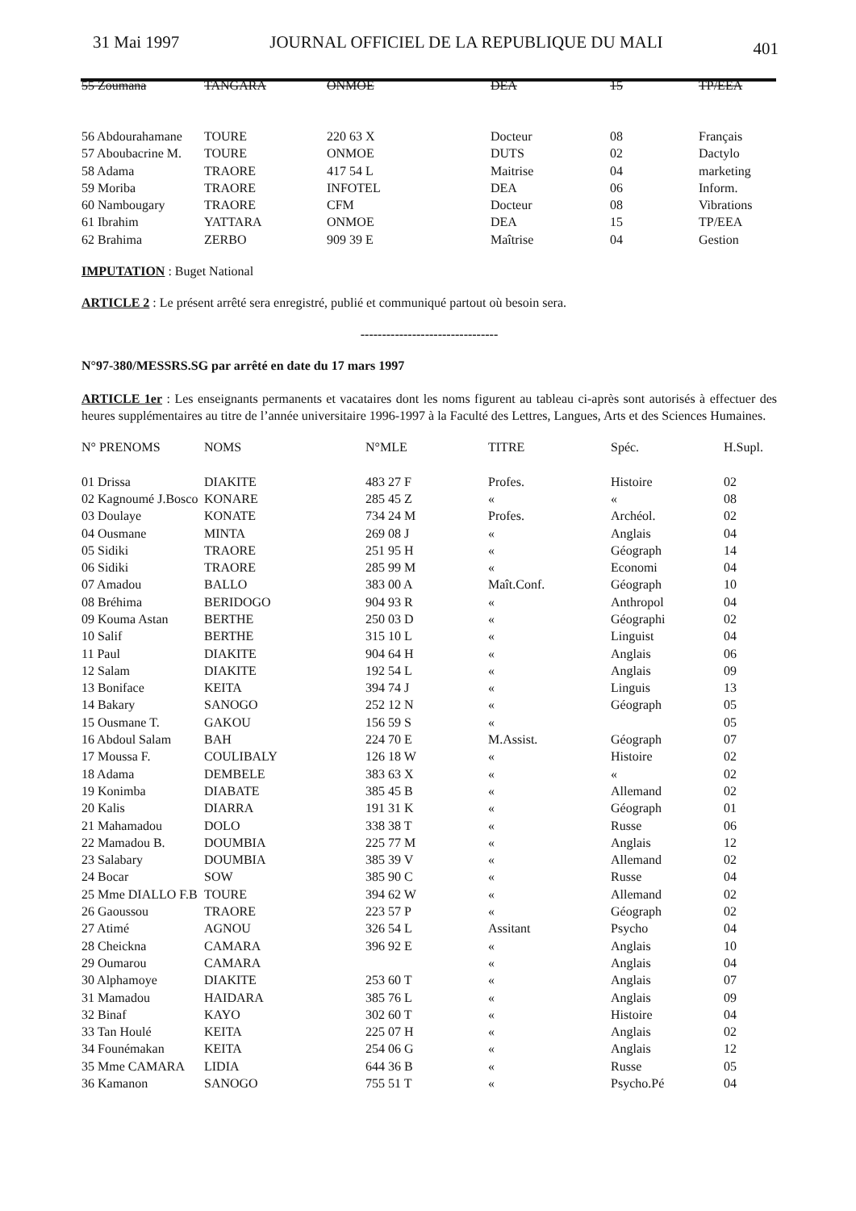31 Mai 1997 JOURNAL OFFICIEL DE LA REPUBLIQUE DU MALI 401
| 55 Zoumana | TANGARA | ONMOE | DEA | 15 | TP/EEA |
| 56 Abdourahamane | TOURE | 220 63 X | Docteur | 08 | Français |
| 57 Aboubacrine M. | TOURE | ONMOE | DUTS | 02 | Dactylo |
| 58 Adama | TRAORE | 417 54 L | Maitrise | 04 | marketing |
| 59 Moriba | TRAORE | INFOTEL | DEA | 06 | Inform. |
| 60 Nambougary | TRAORE | CFM | Docteur | 08 | Vibrations |
| 61 Ibrahim | YATTARA | ONMOE | DEA | 15 | TP/EEA |
| 62 Brahima | ZERBO | 909 39 E | Maîtrise | 04 | Gestion |
IMPUTATION : Buget National
ARTICLE 2 : Le présent arrêté sera enregistré, publié et communiqué partout où besoin sera.
--------------------------------
N°97-380/MESSRS.SG par arrêté en date du 17 mars 1997
ARTICLE 1er : Les enseignants permanents et vacataires dont les noms figurent au tableau ci-après sont autorisés à effectuer des heures supplémentaires au titre de l’année universitaire 1996-1997 à la Faculté des Lettres, Langues, Arts et des Sciences Humaines.
| N° PRENOMS | NOMS | N°MLE | TITRE | Spéc. | H.Supl. |
| --- | --- | --- | --- | --- | --- |
| 01 Drissa | DIAKITE | 483 27 F | Profes. | Histoire | 02 |
| 02 Kagnoumé J.Bosco | KONARE | 285 45 Z | « | « | 08 |
| 03 Doulaye | KONATE | 734 24 M | Profes. | Archéol. | 02 |
| 04 Ousmane | MINTA | 269 08 J | « | Anglais | 04 |
| 05 Sidiki | TRAORE | 251 95 H | « | Géograph | 14 |
| 06 Sidiki | TRAORE | 285 99 M | « | Economi | 04 |
| 07 Amadou | BALLO | 383 00 A | Maît.Conf. | Géograph | 10 |
| 08 Bréhima | BERIDOGO | 904 93 R | « | Anthropol | 04 |
| 09 Kouma Astan | BERTHE | 250 03 D | « | Géographi | 02 |
| 10 Salif | BERTHE | 315 10 L | « | Linguist | 04 |
| 11 Paul | DIAKITE | 904 64 H | « | Anglais | 06 |
| 12 Salam | DIAKITE | 192 54 L | « | Anglais | 09 |
| 13 Boniface | KEITA | 394 74 J | « | Linguis | 13 |
| 14 Bakary | SANOGO | 252 12 N | « | Géograph | 05 |
| 15 Ousmane T. | GAKOU | 156 59 S | « | | 05 |
| 16 Abdoul Salam | BAH | 224 70 E | M.Assist. | Géograph | 07 |
| 17 Moussa F. | COULIBALY | 126 18 W | « | Histoire | 02 |
| 18 Adama | DEMBELE | 383 63 X | « | « | 02 |
| 19 Konimba | DIABATE | 385 45 B | « | Allemand | 02 |
| 20 Kalis | DIARRA | 191 31 K | « | Géograph | 01 |
| 21 Mahamadou | DOLO | 338 38 T | « | Russe | 06 |
| 22 Mamadou B. | DOUMBIA | 225 77 M | « | Anglais | 12 |
| 23 Salabary | DOUMBIA | 385 39 V | « | Allemand | 02 |
| 24 Bocar | SOW | 385 90 C | « | Russe | 04 |
| 25 Mme DIALLO F.B | TOURE | 394 62 W | « | Allemand | 02 |
| 26 Gaoussou | TRAORE | 223 57 P | « | Géograph | 02 |
| 27 Atimé | AGNOU | 326 54 L | Assitant | Psycho | 04 |
| 28 Cheickna | CAMARA | 396 92 E | « | Anglais | 10 |
| 29 Oumarou | CAMARA | | « | Anglais | 04 |
| 30 Alphamoye | DIAKITE | 253 60 T | « | Anglais | 07 |
| 31 Mamadou | HAIDARA | 385 76 L | « | Anglais | 09 |
| 32 Binaf | KAYO | 302 60 T | « | Histoire | 04 |
| 33 Tan Houlé | KEITA | 225 07 H | « | Anglais | 02 |
| 34 Founémakan | KEITA | 254 06 G | « | Anglais | 12 |
| 35 Mme CAMARA | LIDIA | 644 36 B | « | Russe | 05 |
| 36 Kamanon | SANOGO | 755 51 T | « | Psycho.Pé | 04 |